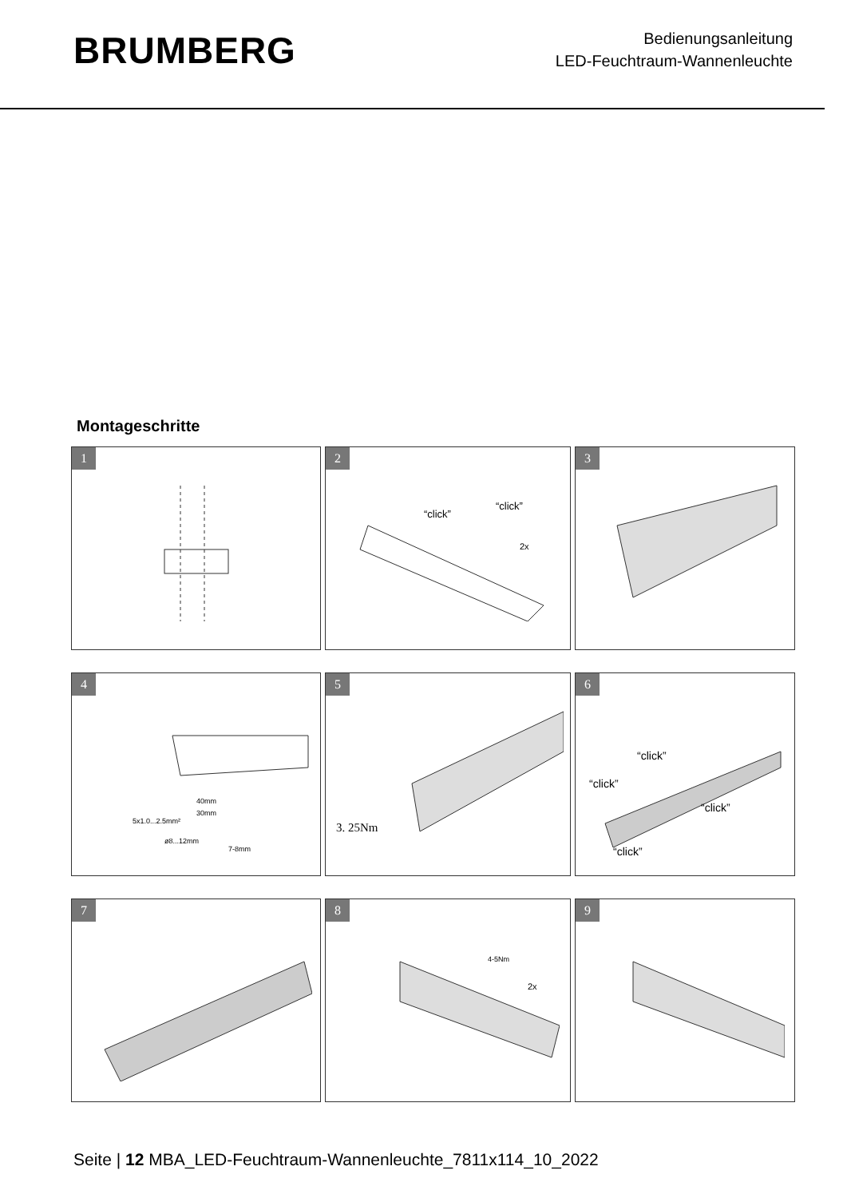BRUMBERG
Bedienungsanleitung
LED-Feuchtraum-Wannenleuchte
Montageschritte
1
2
“click”
“click”
2x
3
4
5x1.0...2.5mm²
40mm
30mm
ø8...12mm
7-8mm
5
3. 25Nm
6
“click”
“click”
“click”
“click”
7
8
4-5Nm
2x
9
Seite | 12 MBA_LED-Feuchtraum-Wannenleuchte_7811x114_10_2022